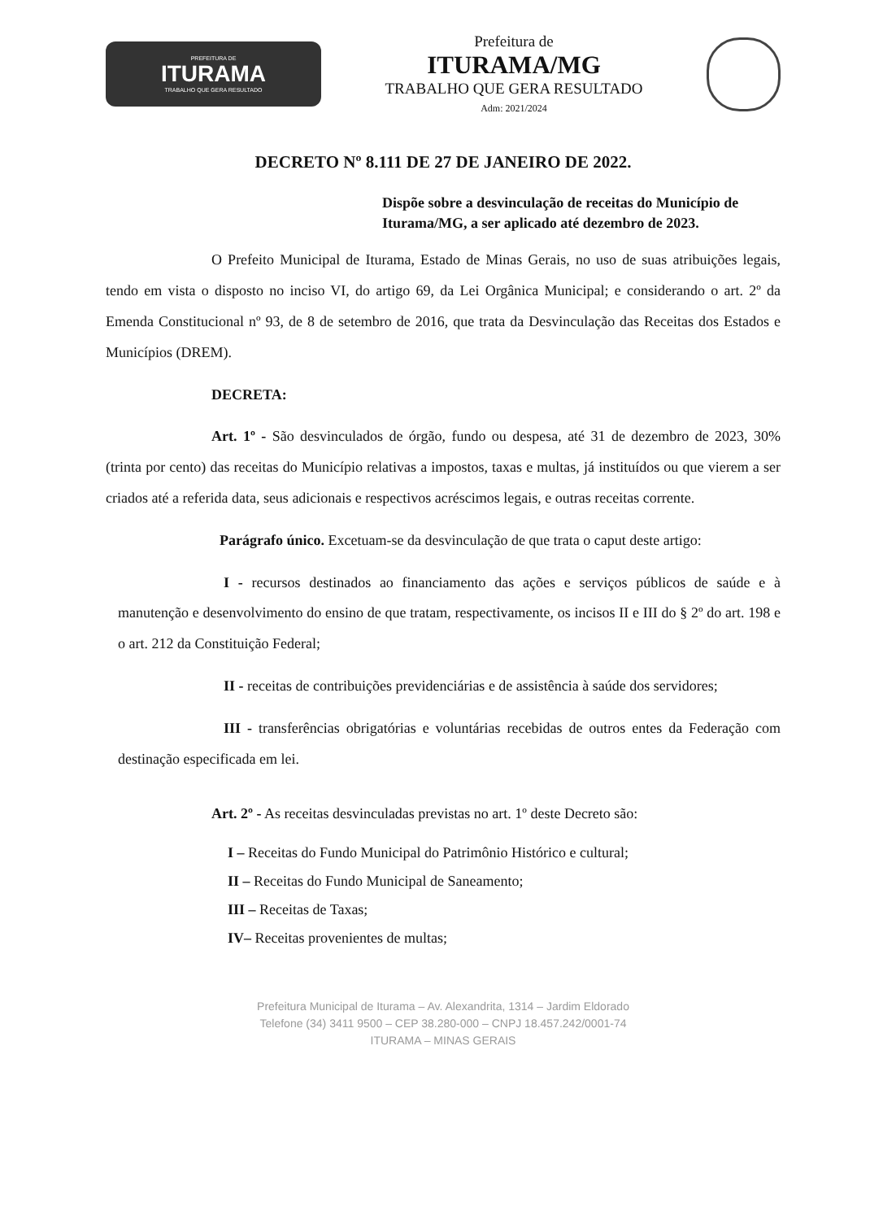PREFEITURA DE
ITURAMA
TRABALHO QUE GERA RESULTADO
Prefeitura de
ITURAMA/MG
TRABALHO QUE GERA RESULTADO
Adm: 2021/2024
DECRETO Nº 8.111 DE 27 DE JANEIRO DE 2022.
Dispõe sobre a desvinculação de receitas do Município de Iturama/MG, a ser aplicado até dezembro de 2023.
O Prefeito Municipal de Iturama, Estado de Minas Gerais, no uso de suas atribuições legais, tendo em vista o disposto no inciso VI, do artigo 69, da Lei Orgânica Municipal; e considerando o art. 2º da Emenda Constitucional nº 93, de 8 de setembro de 2016, que trata da Desvinculação das Receitas dos Estados e Municípios (DREM).
DECRETA:
Art. 1º - São desvinculados de órgão, fundo ou despesa, até 31 de dezembro de 2023, 30% (trinta por cento) das receitas do Município relativas a impostos, taxas e multas, já instituídos ou que vierem a ser criados até a referida data, seus adicionais e respectivos acréscimos legais, e outras receitas corrente.
Parágrafo único. Excetuam-se da desvinculação de que trata o caput deste artigo:
I - recursos destinados ao financiamento das ações e serviços públicos de saúde e à manutenção e desenvolvimento do ensino de que tratam, respectivamente, os incisos II e III do § 2º do art. 198 e o art. 212 da Constituição Federal;
II - receitas de contribuições previdenciárias e de assistência à saúde dos servidores;
III - transferências obrigatórias e voluntárias recebidas de outros entes da Federação com destinação especificada em lei.
Art. 2º - As receitas desvinculadas previstas no art. 1º deste Decreto são:
I – Receitas do Fundo Municipal do Patrimônio Histórico e cultural;
II – Receitas do Fundo Municipal de Saneamento;
III – Receitas de Taxas;
IV– Receitas provenientes de multas;
Prefeitura Municipal de Iturama – Av. Alexandrita, 1314 – Jardim Eldorado
Telefone (34) 3411 9500 – CEP 38.280-000 – CNPJ 18.457.242/0001-74
ITURAMA – MINAS GERAIS